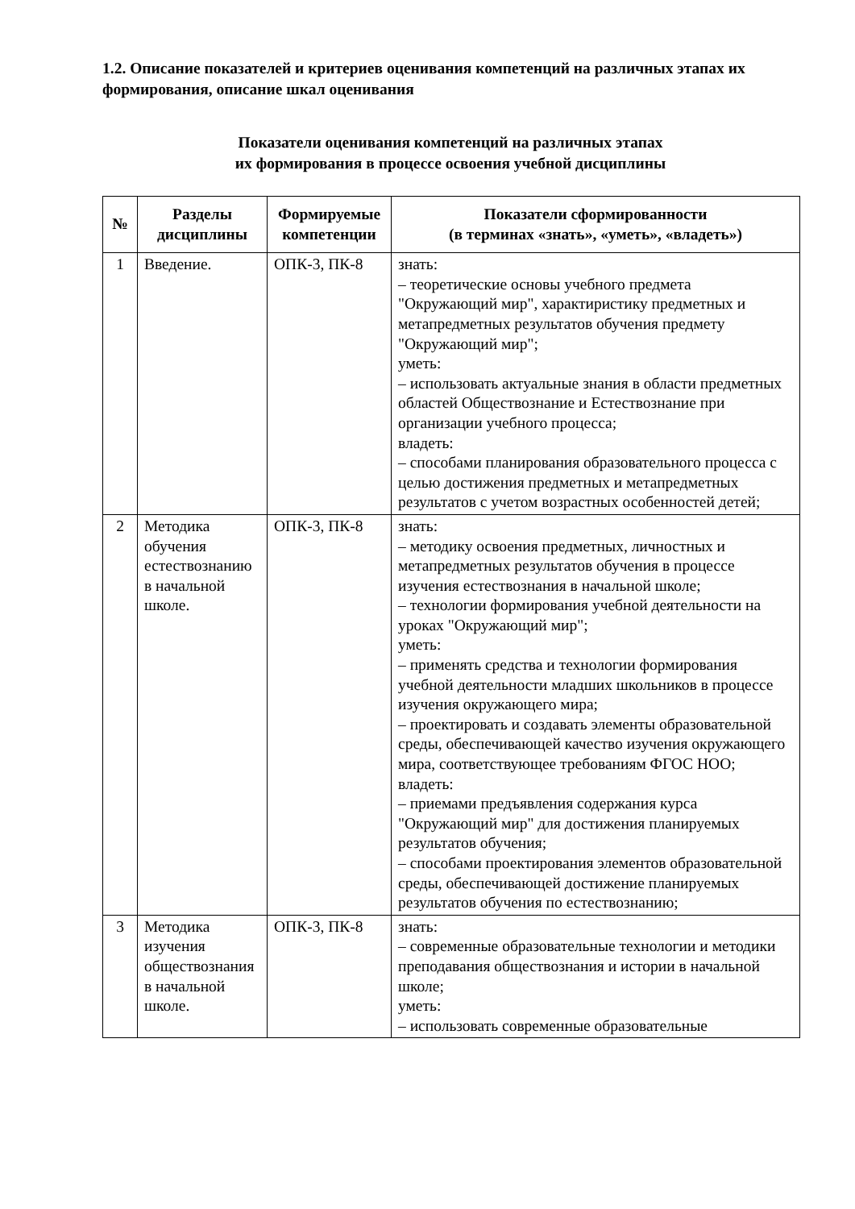1.2. Описание показателей и критериев оценивания компетенций на различных этапах их формирования, описание шкал оценивания
Показатели оценивания компетенций на различных этапах
их формирования в процессе освоения учебной дисциплины
| № | Разделы дисциплины | Формируемые компетенции | Показатели сформированности (в терминах «знать», «уметь», «владеть») |
| --- | --- | --- | --- |
| 1 | Введение. | ОПК-3, ПК-8 | знать: – теоретические основы учебного предмета "Окружающий мир", характиристику предметных и метапредметных результатов обучения предмету "Окружающий мир"; уметь: – использовать актуальные знания в области предметных областей Обществознание и Естествознание при организации учебного процесса; владеть: – способами планирования образовательного процесса с целью достижения предметных и метапредметных результатов с учетом возрастных особенностей детей; |
| 2 | Методика обучения естествознанию в начальной школе. | ОПК-3, ПК-8 | знать: – методику освоения предметных, личностных и метапредметных результатов обучения в процессе изучения естествознания в начальной школе; – технологии формирования учебной деятельности на уроках "Окружающий мир"; уметь: – применять средства и технологии формирования учебной деятельности младших школьников в процессе изучения окружающего мира; – проектировать и создавать элементы образовательной среды, обеспечивающей качество изучения окружающего мира, соответствующее требованиям ФГОС НОО; владеть: – приемами предъявления содержания курса "Окружающий мир" для достижения планируемых результатов обучения; – способами проектирования элементов образовательной среды, обеспечивающей достижение планируемых результатов обучения по естествознанию; |
| 3 | Методика изучения обществознания в начальной школе. | ОПК-3, ПК-8 | знать: – современные образовательные технологии и методики преподавания обществознания и истории в начальной школе; уметь: – использовать современные образовательные |